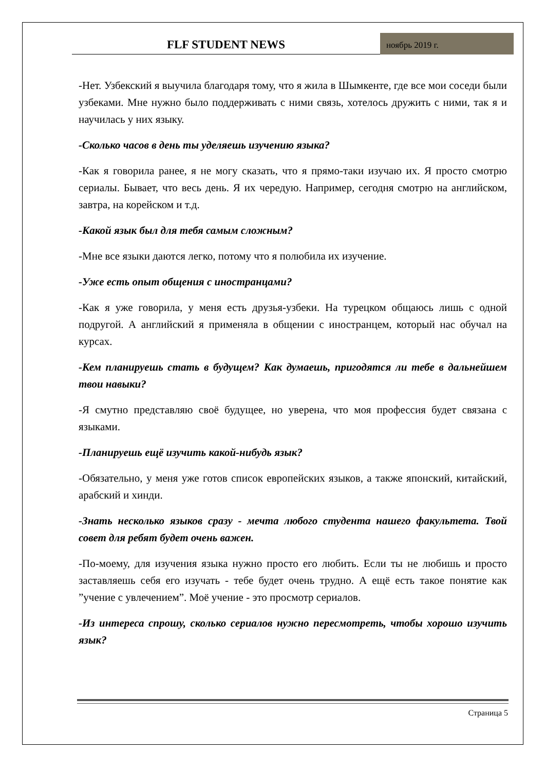FLF STUDENT NEWS
ноябрь 2019 г.
-Нет. Узбекский я выучила благодаря тому, что я жила в Шымкенте, где все мои соседи были узбеками. Мне нужно было поддерживать с ними связь, хотелось дружить с ними, так я и научилась у них языку.
-Сколько часов в день ты уделяешь изучению языка?
-Как я говорила ранее, я не могу сказать, что я прямо-таки изучаю их. Я просто смотрю сериалы. Бывает, что весь день. Я их чередую. Например, сегодня смотрю на английском, завтра, на корейском и т.д.
-Какой язык был для тебя самым сложным?
-Мне все языки даются легко, потому что я полюбила их изучение.
-Уже есть опыт общения с иностранцами?
-Как я уже говорила, у меня есть друзья-узбеки. На турецком общаюсь лишь с одной подругой. А английский я применяла в общении с иностранцем, который нас обучал на курсах.
-Кем планируешь стать в будущем? Как думаешь, пригодятся ли тебе в дальнейшем твои навыки?
-Я смутно представляю своё будущее, но уверена, что моя профессия будет связана с языками.
-Планируешь ещё изучить какой-нибудь язык?
-Обязательно, у меня уже готов список европейских языков, а также японский, китайский, арабский и хинди.
-Знать несколько языков сразу - мечта любого студента нашего факультета. Твой совет для ребят будет очень важен.
-По-моему, для изучения языка нужно просто его любить. Если ты не любишь и просто заставляешь себя его изучать - тебе будет очень трудно. А ещё есть такое понятие как ”учение с увлечением”. Моё учение - это просмотр сериалов.
-Из интереса спрошу, сколько сериалов нужно пересмотреть, чтобы хорошо изучить язык?
Страница 5